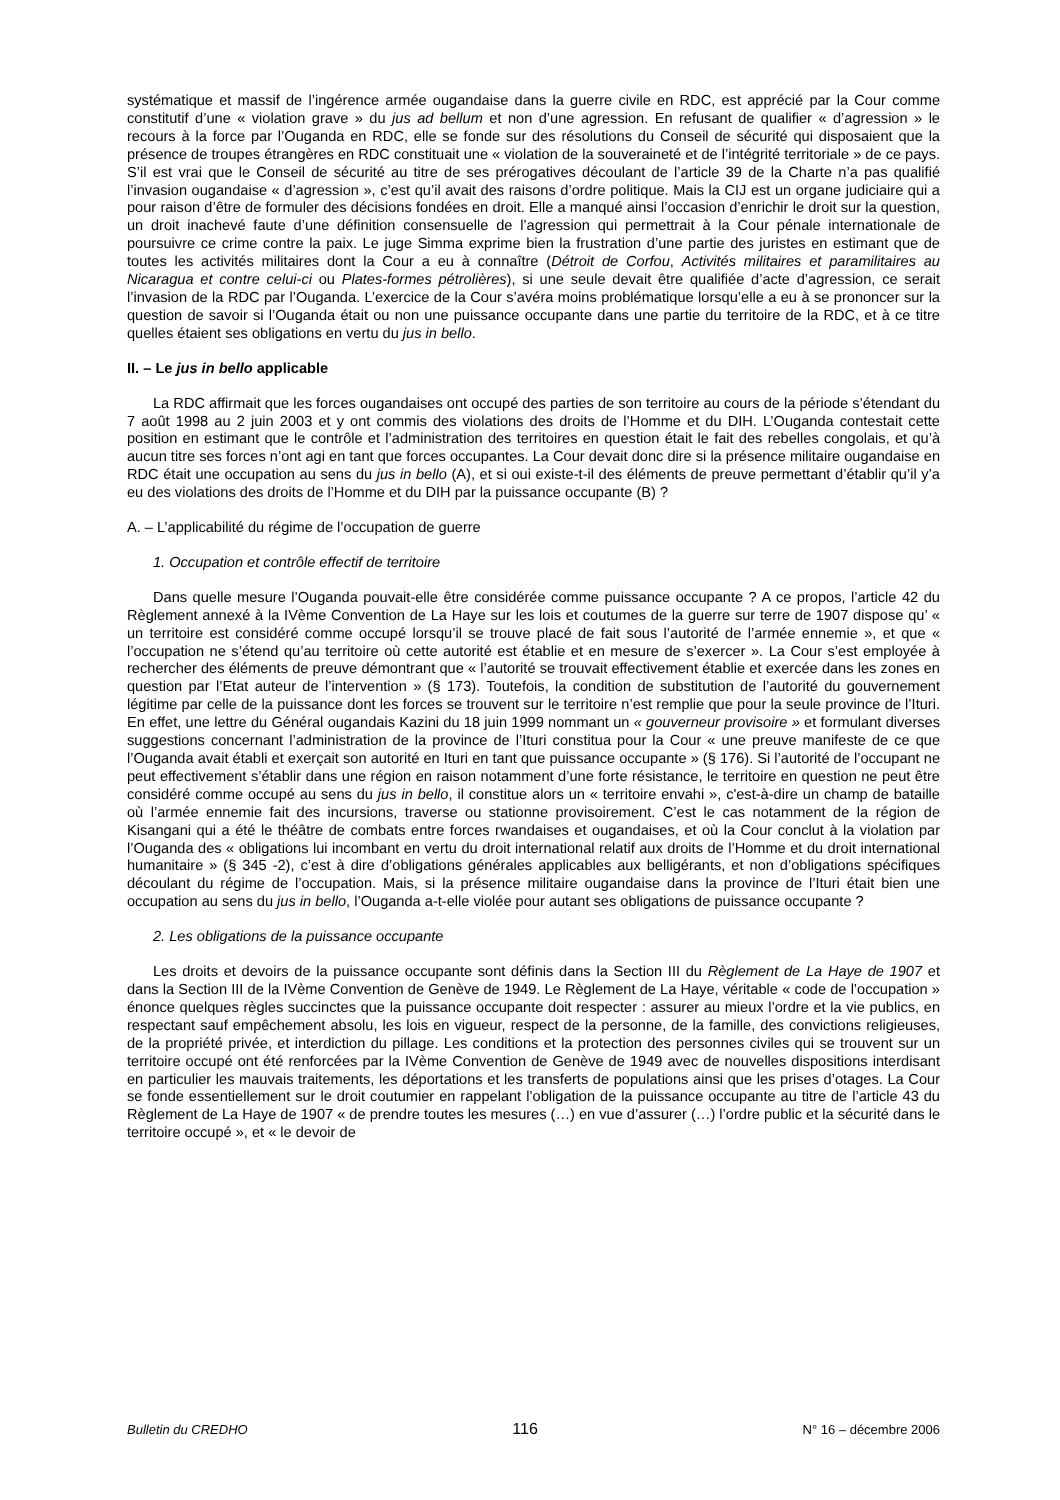systématique et massif de l’ingérence armée ougandaise dans la guerre civile en RDC, est apprécié par la Cour comme constitutif d’une « violation grave » du jus ad bellum et non d’une agression. En refusant de qualifier « d’agression » le recours à la force par l’Ouganda en RDC, elle se fonde sur des résolutions du Conseil de sécurité qui disposaient que la présence de troupes étrangères en RDC constituait une « violation de la souveraineté et de l’intégrité territoriale » de ce pays. S’il est vrai que le Conseil de sécurité au titre de ses prérogatives découlant de l’article 39 de la Charte n’a pas qualifié l’invasion ougandaise « d’agression », c’est qu’il avait des raisons d’ordre politique. Mais la CIJ est un organe judiciaire qui a pour raison d’être de formuler des décisions fondées en droit. Elle a manqué ainsi l’occasion d’enrichir le droit sur la question, un droit inachevé faute d’une définition consensuelle de l’agression qui permettrait à la Cour pénale internationale de poursuivre ce crime contre la paix. Le juge Simma exprime bien la frustration d’une partie des juristes en estimant que de toutes les activités militaires dont la Cour a eu à connaître (Détroit de Corfou, Activités militaires et paramilitaires au Nicaragua et contre celui-ci ou Plates-formes pétrolières), si une seule devait être qualifiée d’acte d’agression, ce serait l’invasion de la RDC par l’Ouganda. L’exercice de la Cour s’avéra moins problématique lorsqu’elle a eu à se prononcer sur la question de savoir si l’Ouganda était ou non une puissance occupante dans une partie du territoire de la RDC, et à ce titre quelles étaient ses obligations en vertu du jus in bello.
II. – Le jus in bello applicable
La RDC affirmait que les forces ougandaises ont occupé des parties de son territoire au cours de la période s’étendant du 7 août 1998 au 2 juin 2003 et y ont commis des violations des droits de l’Homme et du DIH. L’Ouganda contestait cette position en estimant que le contrôle et l’administration des territoires en question était le fait des rebelles congolais, et qu’à aucun titre ses forces n’ont agi en tant que forces occupantes. La Cour devait donc dire si la présence militaire ougandaise en RDC était une occupation au sens du jus in bello (A), et si oui existe-t-il des éléments de preuve permettant d’établir qu’il y’a eu des violations des droits de l’Homme et du DIH par la puissance occupante (B) ?
A. – L’applicabilité du régime de l’occupation de guerre
1. Occupation et contrôle effectif de territoire
Dans quelle mesure l’Ouganda pouvait-elle être considérée comme puissance occupante ? A ce propos, l’article 42 du Règlement annexé à la IVème Convention de La Haye sur les lois et coutumes de la guerre sur terre de 1907 dispose qu’ « un territoire est considéré comme occupé lorsqu’il se trouve placé de fait sous l’autorité de l’armée ennemie », et que « l’occupation ne s’étend qu’au territoire où cette autorité est établie et en mesure de s’exercer ». La Cour s’est employée à rechercher des éléments de preuve démontrant que « l’autorité se trouvait effectivement établie et exercée dans les zones en question par l’Etat auteur de l’intervention » (§ 173). Toutefois, la condition de substitution de l’autorité du gouvernement légitime par celle de la puissance dont les forces se trouvent sur le territoire n’est remplie que pour la seule province de l’Ituri. En effet, une lettre du Général ougandais Kazini du 18 juin 1999 nommant un « gouverneur provisoire » et formulant diverses suggestions concernant l’administration de la province de l’Ituri constitua pour la Cour « une preuve manifeste de ce que l’Ouganda avait établi et exerçait son autorité en Ituri en tant que puissance occupante » (§ 176). Si l’autorité de l’occupant ne peut effectivement s’établir dans une région en raison notamment d’une forte résistance, le territoire en question ne peut être considéré comme occupé au sens du jus in bello, il constitue alors un « territoire envahi », c'est-à-dire un champ de bataille où l’armée ennemie fait des incursions, traverse ou stationne provisoirement. C’est le cas notamment de la région de Kisangani qui a été le théâtre de combats entre forces rwandaises et ougandaises, et où la Cour conclut à la violation par l’Ouganda des « obligations lui incombant en vertu du droit international relatif aux droits de l’Homme et du droit international humanitaire » (§ 345 -2), c’est à dire d’obligations générales applicables aux belligérants, et non d’obligations spécifiques découlant du régime de l’occupation. Mais, si la présence militaire ougandaise dans la province de l’Ituri était bien une occupation au sens du jus in bello, l’Ouganda a-t-elle violée pour autant ses obligations de puissance occupante ?
2. Les obligations de la puissance occupante
Les droits et devoirs de la puissance occupante sont définis dans la Section III du Règlement de La Haye de 1907 et dans la Section III de la IVème Convention de Genève de 1949. Le Règlement de La Haye, véritable « code de l’occupation » énonce quelques règles succinctes que la puissance occupante doit respecter : assurer au mieux l’ordre et la vie publics, en respectant sauf empêchement absolu, les lois en vigueur, respect de la personne, de la famille, des convictions religieuses, de la propriété privée, et interdiction du pillage. Les conditions et la protection des personnes civiles qui se trouvent sur un territoire occupé ont été renforcées par la IVème Convention de Genève de 1949 avec de nouvelles dispositions interdisant en particulier les mauvais traitements, les déportations et les transferts de populations ainsi que les prises d’otages. La Cour se fonde essentiellement sur le droit coutumier en rappelant l’obligation de la puissance occupante au titre de l’article 43 du Règlement de La Haye de 1907 « de prendre toutes les mesures (…) en vue d’assurer (…) l’ordre public et la sécurité dans le territoire occupé », et « le devoir de
Bulletin du CREDHO 116 N° 16 – décembre 2006